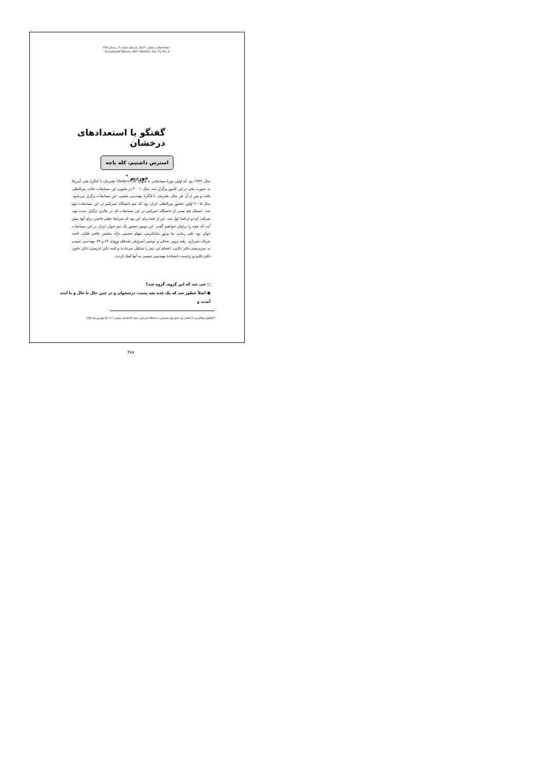استعدادهای درخشان ۶۰/سال پانزدهم، شماره ۴، زمستان ۱۳۸۵
Exceptional Talents, 2007 (Winter), Vol, 15, No, 4
گفتگو با استعدادهای درخشان
استرس داشتیم، کله پاچه خوردیم <sup>*</sup>
سال ۱۹۹۹ بود که اولین دورهٔ مسابقاتی با عنوان chem-e-car همزمان با کنگرهٔ ملی آمریکا به صورت ملی در این کشور برگزار شد. سال ۲۰۰۱ در ملبورن این مسابقات حالت بین‌المللی یافت و پس از آن هر سال، همزمان با کنگرهٔ مهندسی شیمی، این مسابقات برگزار می‌شود. سال ۲۰۰۵ اولین حضور بین‌المللی ایران بود که تیم دانشگاه امیرکبیر در این مسابقات دوم شد. امسال هم تیمی از دانشگاه امیرکبیر در این مسابقات که در مالزی برگزار شده بود، شرکت کرد و از قضا اول شد. این از قضا برای این بود که شرایط خیلی خاصی برای آنها پیش آمد که همه را برایتان خواهیم گفت. این دومین حضور یک تیم جوان ایران در این مسابقات جوان بود. علی زمانی نیا، پیروز شاه‌کرمی، شهام حسینی نژاد، محسن حاجی علیان، احمد صراف شیرازی، رقیه پرویز صدقی و نوشین امیری‌فر بچه‌های ورودی ۸۲ و ۸۳ مهندسی شیمی به سرپرستی دکتر ذکایی، اعضای این تیم را تشکیل می‌دادند و البته دکتر ادریسی، دکتر دادور، دکتر ذکایی و ریاست دانشکدهٔ مهندسی شیمی به آنها کمک کردند.
○ چی شد که این گروه، گروه شد؟
● اصلاً چطور شد که یک عده بچه مثبت، درسخوان و در حین حال با حال و با ایده آمدند و
* گفتگوی هماکبیری با اعضای تیم «خودروی شیمیائی» دانشگاه امیرکبیر، نسل ۳/جام‌جم، شماره ۱۱۱، ۲۸ شهریورماه ۱۳۸۵
۳۷۶